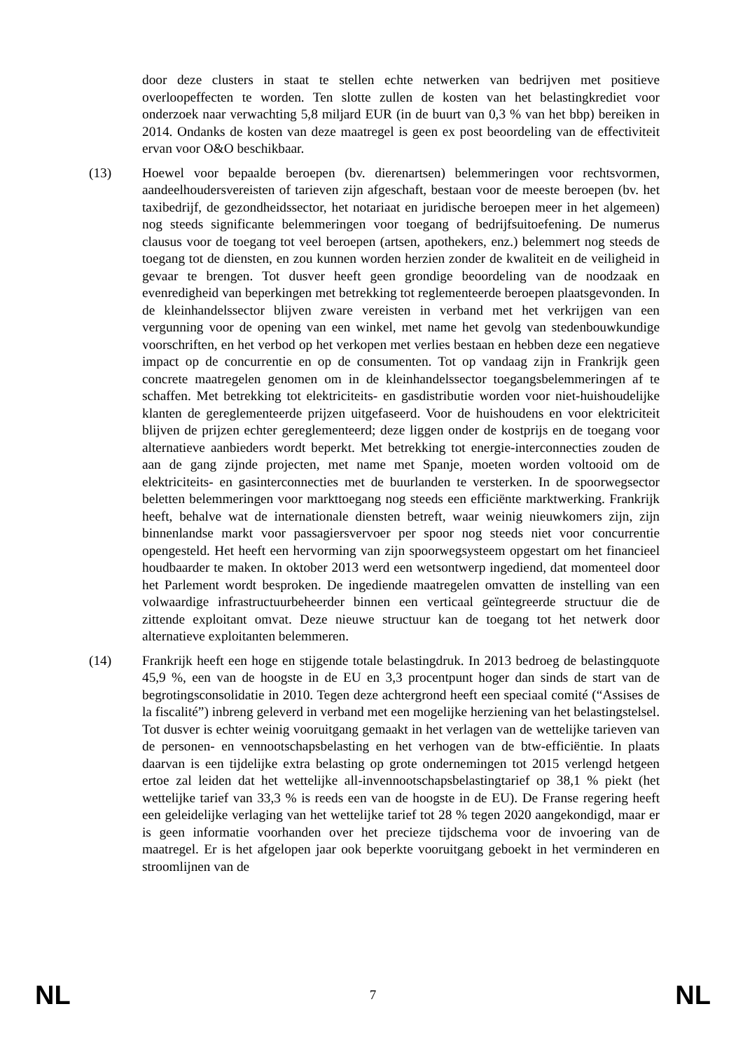door deze clusters in staat te stellen echte netwerken van bedrijven met positieve overloopeffecten te worden. Ten slotte zullen de kosten van het belastingkrediet voor onderzoek naar verwachting 5,8 miljard EUR (in de buurt van 0,3 % van het bbp) bereiken in 2014. Ondanks de kosten van deze maatregel is geen ex post beoordeling van de effectiviteit ervan voor O&O beschikbaar.
(13) Hoewel voor bepaalde beroepen (bv. dierenartsen) belemmeringen voor rechtsvormen, aandeelhoudersvereisten of tarieven zijn afgeschaft, bestaan voor de meeste beroepen (bv. het taxibedrijf, de gezondheidssector, het notariaat en juridische beroepen meer in het algemeen) nog steeds significante belemmeringen voor toegang of bedrijfsuitoefening. De numerus clausus voor de toegang tot veel beroepen (artsen, apothekers, enz.) belemmert nog steeds de toegang tot de diensten, en zou kunnen worden herzien zonder de kwaliteit en de veiligheid in gevaar te brengen. Tot dusver heeft geen grondige beoordeling van de noodzaak en evenredigheid van beperkingen met betrekking tot reglementeerde beroepen plaatsgevonden. In de kleinhandelssector blijven zware vereisten in verband met het verkrijgen van een vergunning voor de opening van een winkel, met name het gevolg van stedenbouwkundige voorschriften, en het verbod op het verkopen met verlies bestaan en hebben deze een negatieve impact op de concurrentie en op de consumenten. Tot op vandaag zijn in Frankrijk geen concrete maatregelen genomen om in de kleinhandelssector toegangsbelemmeringen af te schaffen. Met betrekking tot elektriciteits- en gasdistributie worden voor niet-huishoudelijke klanten de gereglementeerde prijzen uitgefaseerd. Voor de huishoudens en voor elektriciteit blijven de prijzen echter gereglementeerd; deze liggen onder de kostprijs en de toegang voor alternatieve aanbieders wordt beperkt. Met betrekking tot energie-interconnecties zouden de aan de gang zijnde projecten, met name met Spanje, moeten worden voltooid om de elektriciteits- en gasinterconnecties met de buurlanden te versterken. In de spoorwegsector beletten belemmeringen voor markttoegang nog steeds een efficiënte marktwerking. Frankrijk heeft, behalve wat de internationale diensten betreft, waar weinig nieuwkomers zijn, zijn binnenlandse markt voor passagiersvervoer per spoor nog steeds niet voor concurrentie opengesteld. Het heeft een hervorming van zijn spoorwegsysteem opgestart om het financieel houdbaarder te maken. In oktober 2013 werd een wetsontwerp ingediend, dat momenteel door het Parlement wordt besproken. De ingediende maatregelen omvatten de instelling van een volwaardige infrastructuurbeheerder binnen een verticaal geïntegreerde structuur die de zittende exploitant omvat. Deze nieuwe structuur kan de toegang tot het netwerk door alternatieve exploitanten belemmeren.
(14) Frankrijk heeft een hoge en stijgende totale belastingdruk. In 2013 bedroeg de belastingquote 45,9 %, een van de hoogste in de EU en 3,3 procentpunt hoger dan sinds de start van de begrotingsconsolidatie in 2010. Tegen deze achtergrond heeft een speciaal comité (“Assises de la fiscalité”) inbreng geleverd in verband met een mogelijke herziening van het belastingstelsel. Tot dusver is echter weinig vooruitgang gemaakt in het verlagen van de wettelijke tarieven van de personen- en vennootschapsbelasting en het verhogen van de btw-efficiëntie. In plaats daarvan is een tijdelijke extra belasting op grote ondernemingen tot 2015 verlengd hetgeen ertoe zal leiden dat het wettelijke all-invennootschapsbelastingtarief op 38,1 % piekt (het wettelijke tarief van 33,3 % is reeds een van de hoogste in de EU). De Franse regering heeft een geleidelijke verlaging van het wettelijke tarief tot 28 % tegen 2020 aangekondigd, maar er is geen informatie voorhanden over het precieze tijdschema voor de invoering van de maatregel. Er is het afgelopen jaar ook beperkte vooruitgang geboekt in het verminderen en stroomlijnen van de
NL 7 NL